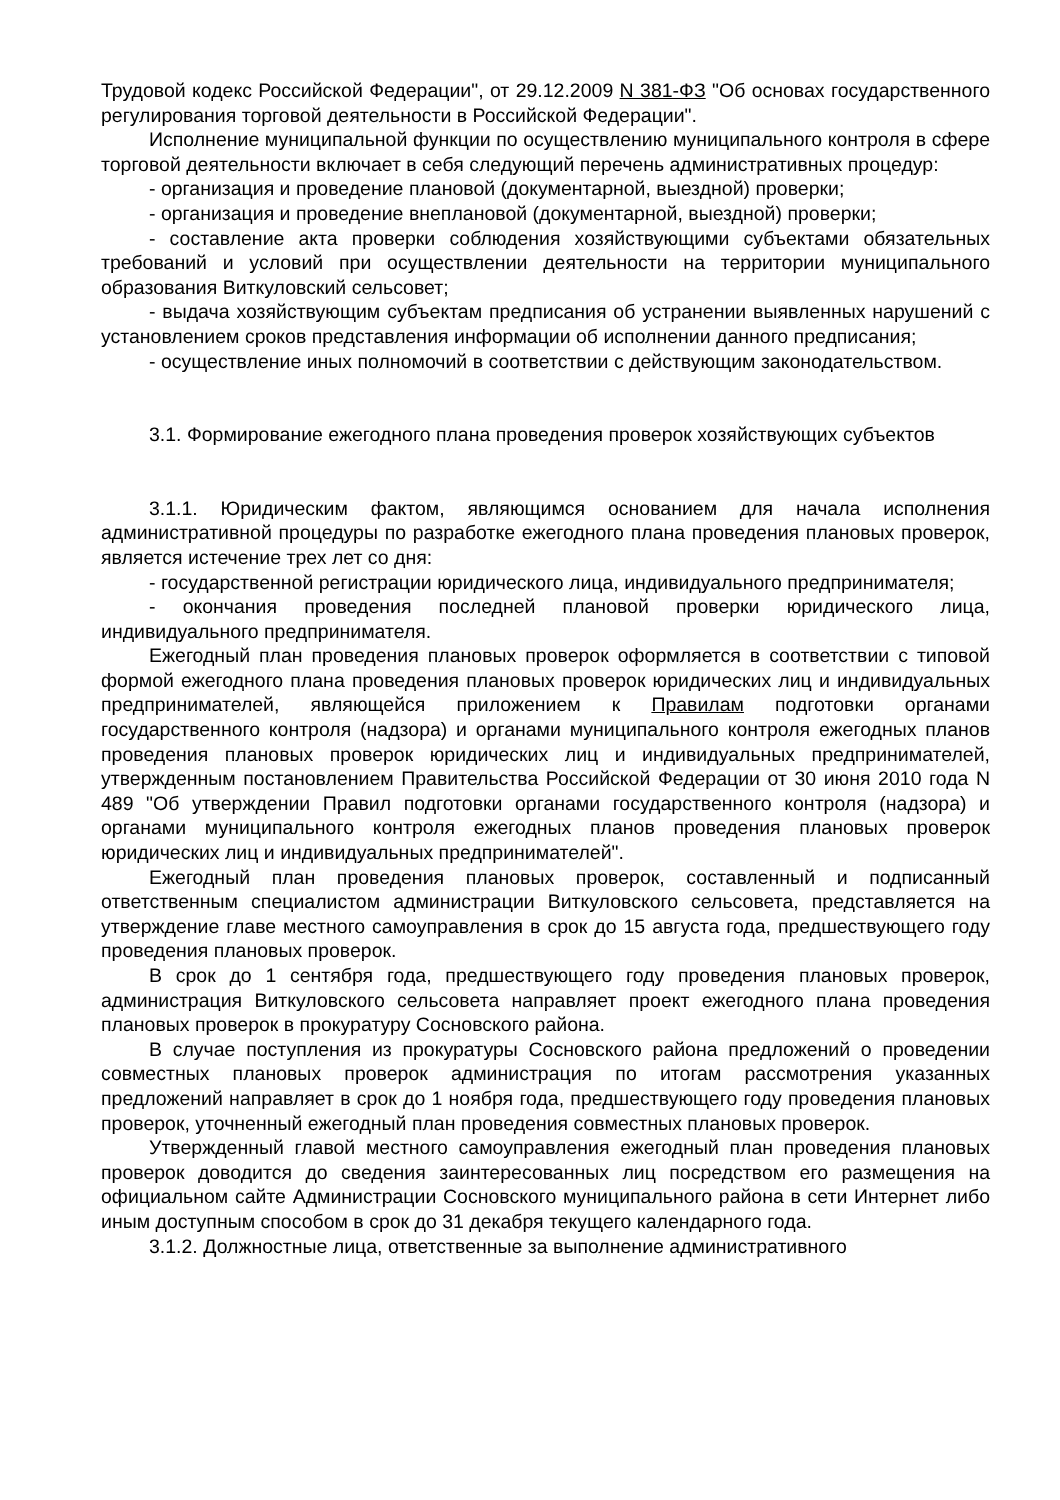Трудовой кодекс Российской Федерации", от 29.12.2009 N 381-ФЗ "Об основах государственного регулирования торговой деятельности в Российской Федерации".
Исполнение муниципальной функции по осуществлению муниципального контроля в сфере торговой деятельности включает в себя следующий перечень административных процедур:
- организация и проведение плановой (документарной, выездной) проверки;
- организация и проведение внеплановой (документарной, выездной) проверки;
- составление акта проверки соблюдения хозяйствующими субъектами обязательных требований и условий при осуществлении деятельности на территории муниципального образования Виткуловский сельсовет;
- выдача хозяйствующим субъектам предписания об устранении выявленных нарушений с установлением сроков представления информации об исполнении данного предписания;
- осуществление иных полномочий в соответствии с действующим законодательством.
3.1. Формирование ежегодного плана проведения проверок хозяйствующих субъектов
3.1.1. Юридическим фактом, являющимся основанием для начала исполнения административной процедуры по разработке ежегодного плана проведения плановых проверок, является истечение трех лет со дня:
- государственной регистрации юридического лица, индивидуального предпринимателя;
- окончания проведения последней плановой проверки юридического лица, индивидуального предпринимателя.
Ежегодный план проведения плановых проверок оформляется в соответствии с типовой формой ежегодного плана проведения плановых проверок юридических лиц и индивидуальных предпринимателей, являющейся приложением к Правилам подготовки органами государственного контроля (надзора) и органами муниципального контроля ежегодных планов проведения плановых проверок юридических лиц и индивидуальных предпринимателей, утвержденным постановлением Правительства Российской Федерации от 30 июня 2010 года N 489 "Об утверждении Правил подготовки органами государственного контроля (надзора) и органами муниципального контроля ежегодных планов проведения плановых проверок юридических лиц и индивидуальных предпринимателей".
Ежегодный план проведения плановых проверок, составленный и подписанный ответственным специалистом администрации Виткуловского сельсовета, представляется на утверждение главе местного самоуправления в срок до 15 августа года, предшествующего году проведения плановых проверок.
В срок до 1 сентября года, предшествующего году проведения плановых проверок, администрация Виткуловского сельсовета направляет проект ежегодного плана проведения плановых проверок в прокуратуру Сосновского района.
В случае поступления из прокуратуры Сосновского района предложений о проведении совместных плановых проверок администрация по итогам рассмотрения указанных предложений направляет в срок до 1 ноября года, предшествующего году проведения плановых проверок, уточненный ежегодный план проведения совместных плановых проверок.
Утвержденный главой местного самоуправления ежегодный план проведения плановых проверок доводится до сведения заинтересованных лиц посредством его размещения на официальном сайте Администрации Сосновского муниципального района в сети Интернет либо иным доступным способом в срок до 31 декабря текущего календарного года.
3.1.2. Должностные лица, ответственные за выполнение административного